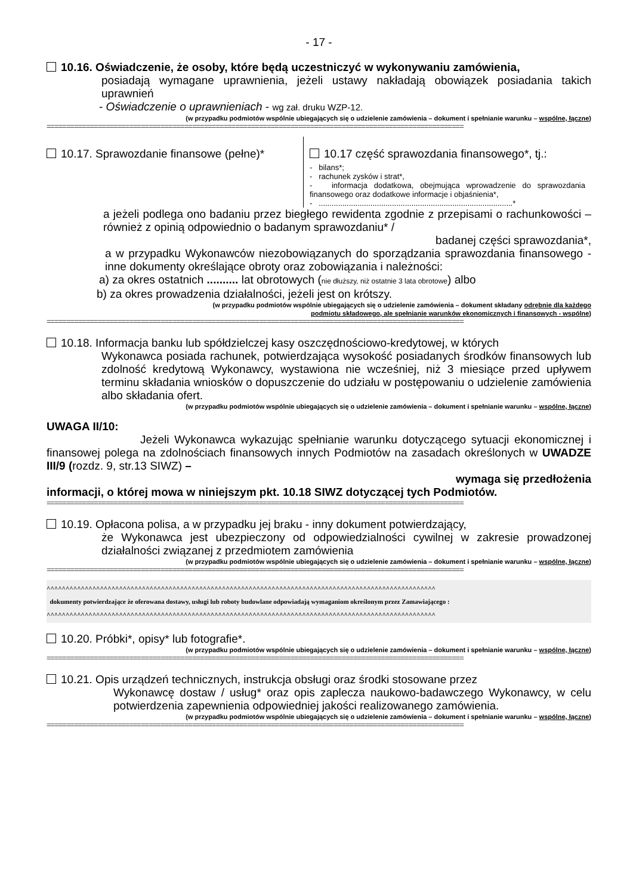- 17 -
10.16. Oświadczenie, że osoby, które będą uczestniczyć w wykonywaniu zamówienia,
posiadają wymagane uprawnienia, jeżeli ustawy nakładają obowiązek posiadania takich uprawnień
- Oświadczenie o uprawnieniach - wg zał. druku WZP-12.
(w przypadku podmiotów wspólnie ubiegających się o udzielenie zamówienia – dokument i spełnianie warunku – wspólne, łączne)
==========================================================================================================
10.17. Sprawozdanie finansowe (pełne)*
10.17 część sprawozdania finansowego*, tj.:
- bilans*;
- rachunek zysków i strat*,
- informacja dodatkowa, obejmująca wprowadzenie do sprawozdania finansowego oraz dodatkowe informacje i objaśnienia*,
- ..........................................................................................*
a jeżeli podlega ono badaniu przez biegłego rewidenta zgodnie z przepisami o rachunkowości – również z opinią odpowiednio o badanym sprawozdaniu* /
badanej części sprawozdania*,
a w przypadku Wykonawców niezobowiązanych do sporządzania sprawozdania finansowego - inne dokumenty określające obroty oraz zobowiązania i należności:
a) za okres ostatnich .......... lat obrotowych (nie dłuższy, niż ostatnie 3 lata obrotowe) albo
b) za okres prowadzenia działalności, jeżeli jest on krótszy.
(w przypadku podmiotów wspólnie ubiegających się o udzielenie zamówienia – dokument składany odrębnie dla każdego
podmiotu składowego, ale spełnianie warunków ekonomicznych i finansowych - wspólne)
==========================================================================================================
10.18. Informacja banku lub spółdzielczej kasy oszczędnościowo-kredytowej, w których
Wykonawca posiada rachunek, potwierdzająca wysokość posiadanych środków finansowych lub zdolność kredytową Wykonawcy, wystawiona nie wcześniej, niż 3 miesiące przed upływem terminu składania wniosków o dopuszczenie do udziału w postępowaniu o udzielenie zamówienia albo składania ofert.
(w przypadku podmiotów wspólnie ubiegających się o udzielenie zamówienia – dokument i spełnianie warunku – wspólne, łączne)
UWAGA II/10:
Jeżeli Wykonawca wykazując spełnianie warunku dotyczącego sytuacji ekonomicznej i finansowej polega na zdolnościach finansowych innych Podmiotów na zasadach określonych w UWADZE III/9 (rozdz. 9, str.13 SIWZ) –
wymaga się przedłożenia
informacji, o której mowa w niniejszym pkt. 10.18 SIWZ dotyczącej tych Podmiotów.
==========================================================================================================
10.19. Opłacona polisa, a w przypadku jej braku - inny dokument potwierdzający,
że Wykonawca jest ubezpieczony od odpowiedzialności cywilnej w zakresie prowadzonej działalności związanej z przedmiotem zamówienia
(w przypadku podmiotów wspólnie ubiegających się o udzielenie zamówienia – dokument i spełnianie warunku – wspólne, łączne)
==========================================================================================================
^^^^^^^^^^^^^^^^^^^^^^^^^^^^^^^^^^^^^^^^^^^^^^^^^^^^^^^^^^^^^^^^^^^^^^^^^^^^^^^^^^^^^^^^^^^^^^^^^^^^^^
dokumenty potwierdzające że oferowana dostawy, usługi lub roboty budowlane odpowiadają wymaganiom określonym przez Zamawiającego :
^^^^^^^^^^^^^^^^^^^^^^^^^^^^^^^^^^^^^^^^^^^^^^^^^^^^^^^^^^^^^^^^^^^^^^^^^^^^^^^^^^^^^^^^^^^^^^^^^^^^^^
10.20. Próbki*, opisy* lub fotografie*.
(w przypadku podmiotów wspólnie ubiegających się o udzielenie zamówienia – dokument i spełnianie warunku – wspólne, łączne)
==========================================================================================================
10.21. Opis urządzeń technicznych, instrukcja obsługi oraz środki stosowane przez
Wykonawcę dostaw / usług* oraz opis zaplecza naukowo-badawczego Wykonawcy, w celu potwierdzenia zapewnienia odpowiedniej jakości realizowanego zamówienia.
(w przypadku podmiotów wspólnie ubiegających się o udzielenie zamówienia – dokument i spełnianie warunku – wspólne, łączne)
==========================================================================================================